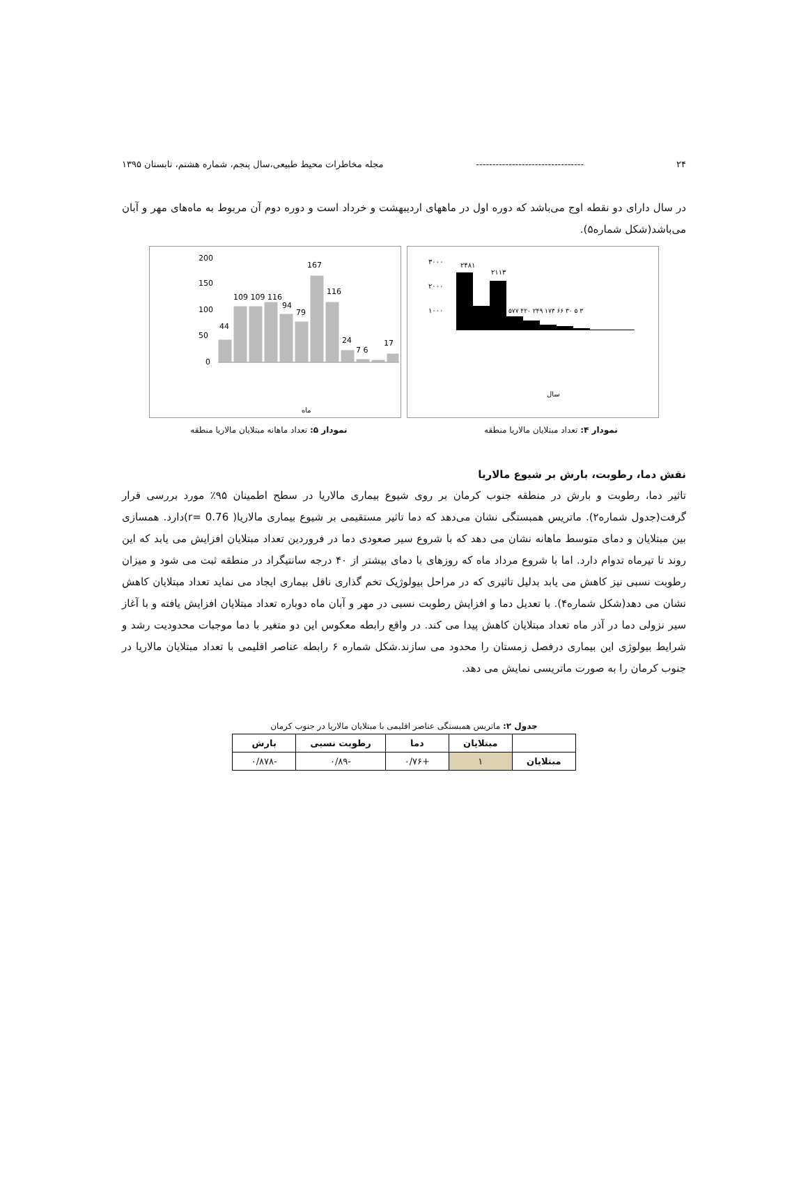۲۴ --------------------------------- مجله مخاطرات محیط طبیعی،سال پنجم، شماره هشتم، تابستان ۱۳۹۵
در سال دارای دو نقطه اوج می‌باشد که دوره اول در ماههای اردیبهشت و خرداد است و دوره دوم آن مربوط به ماه‌های مهر و آبان می‌باشد(شکل شماره۵).
200
150
100
50
0
44
109 109 116
94
79
167
116
24
7 6
17
ماه
۳۰۰۰
۲۰۰۰
۱۰۰۰
۲۴۸۱
۲۱۱۳
۵۷۷ ۴۲۰ ۲۴۹ ۱۷۳ ۶۶ ۳۰ ۵ ۳
سال
نمودار ۴: تعداد مبتلایان مالاریا منطقه نمودار ۵: تعداد ماهانه مبتلایان مالاریا منطقه
نقش دما، رطوبت، بارش بر شیوع مالاریا
تاثیر دما، رطوبت و بارش در منطقه جنوب کرمان بر روی شیوع بیماری مالاریا در سطح اطمینان ۹۵٪ مورد بررسی قرار گرفت(جدول شماره۲). ماتریس همبستگی نشان می‌دهد که دما تاثیر مستقیمی بر شیوع بیماری مالاریا( r= 0.76)دارد. همسازی بین مبتلایان و دمای متوسط ماهانه نشان می دهد که با شروع سیر صعودی دما در فروردین تعداد مبتلایان افزایش می یابد که این روند تا تیرماه تدوام دارد. اما با شروع مرداد ماه که روزهای با دمای بیشتر از ۴۰ درجه سانتیگراد در منطقه ثبت می شود و میزان رطوبت نسبی نیز کاهش می یابد بدلیل تاثیری که در مراحل بیولوژیک تخم گذاری ناقل بیماری ایجاد می نماید تعداد مبتلایان کاهش نشان می دهد(شکل شماره۴). با تعدیل دما و افزایش رطوبت نسبی در مهر و آبان ماه دوباره تعداد مبتلایان افزایش یافته و با آغاز سیر نزولی دما در آذر ماه تعداد مبتلایان کاهش پیدا می کند. در واقع رابطه معکوس این دو متغیر با دما موجبات محدودیت رشد و شرایط بیولوژی این بیماری درفصل زمستان را محدود می سازند.شکل شماره ۶ رابطه عناصر اقلیمی با تعداد مبتلایان مالاریا در جنوب کرمان را به صورت ماتریسی نمایش می دهد.
جدول ۲: ماتریس همبستگی عناصر اقلیمی با مبتلایان مالاریا در جنوب کرمان
| | مبتلایان | دما | رطوبت نسبی | بارش |
| --- | --- | --- | --- | --- |
| مبتلایان | ۱ | +۰/۷۶ | -۰/۸۹ | -۰/۸۷۸ |